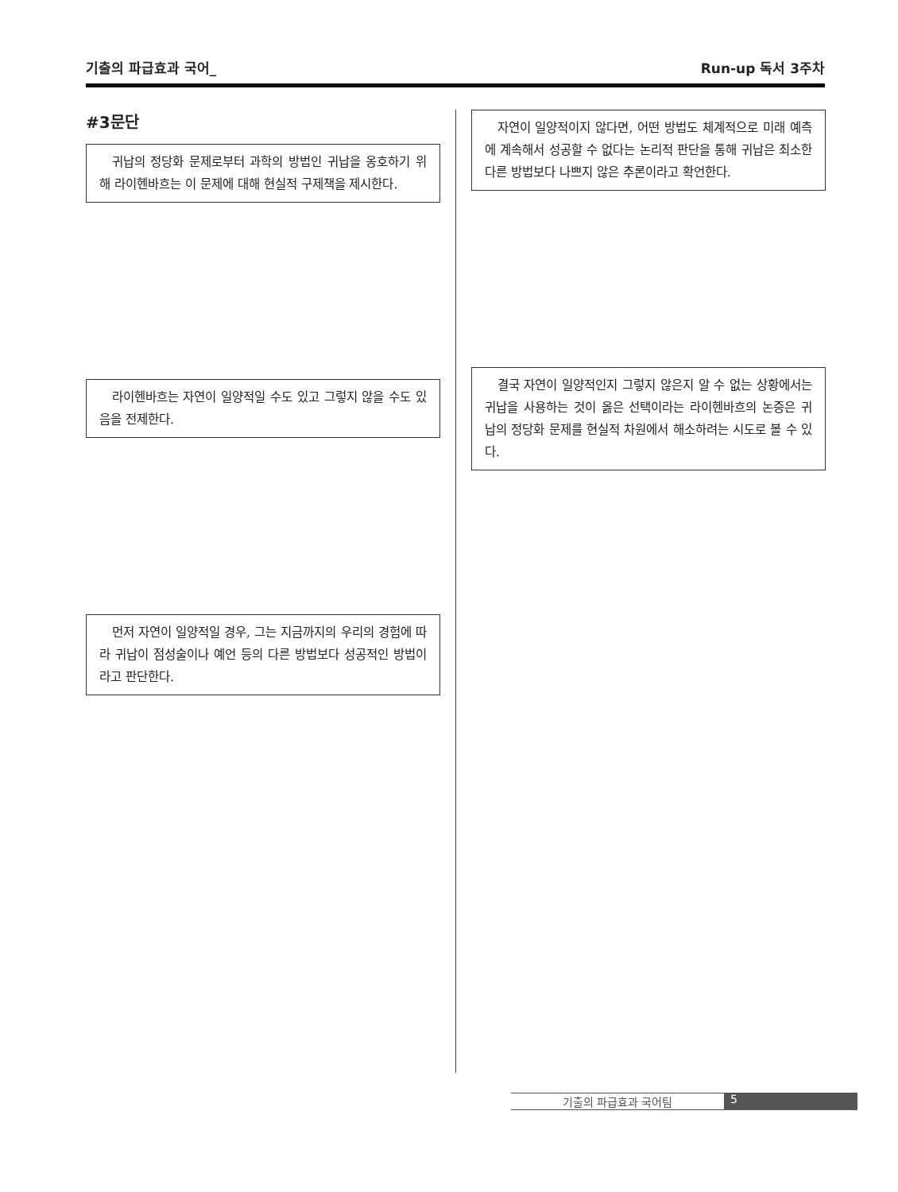기출의 파급효과 국어_ Run-up 독서 3주차
#3문단
귀납의 정당화 문제로부터 과학의 방법인 귀납을 옹호하기 위해 라이헨바흐는 이 문제에 대해 현실적 구제책을 제시한다.
라이헨바흐는 자연이 일양적일 수도 있고 그렇지 않을 수도 있음을 전제한다.
먼저 자연이 일양적일 경우, 그는 지금까지의 우리의 경험에 따라 귀납이 점성술이나 예언 등의 다른 방법보다 성공적인 방법이라고 판단한다.
자연이 일양적이지 않다면, 어떤 방법도 체계적으로 미래 예측에 계속해서 성공할 수 없다는 논리적 판단을 통해 귀납은 최소한 다른 방법보다 나쁘지 않은 추론이라고 확언한다.
결국 자연이 일양적인지 그렇지 않은지 알 수 없는 상황에서는 귀납을 사용하는 것이 옳은 선택이라는 라이헨바흐의 논증은 귀납의 정당화 문제를 현실적 차원에서 해소하려는 시도로 볼 수 있다.
기출의 파급효과 국어팀 5